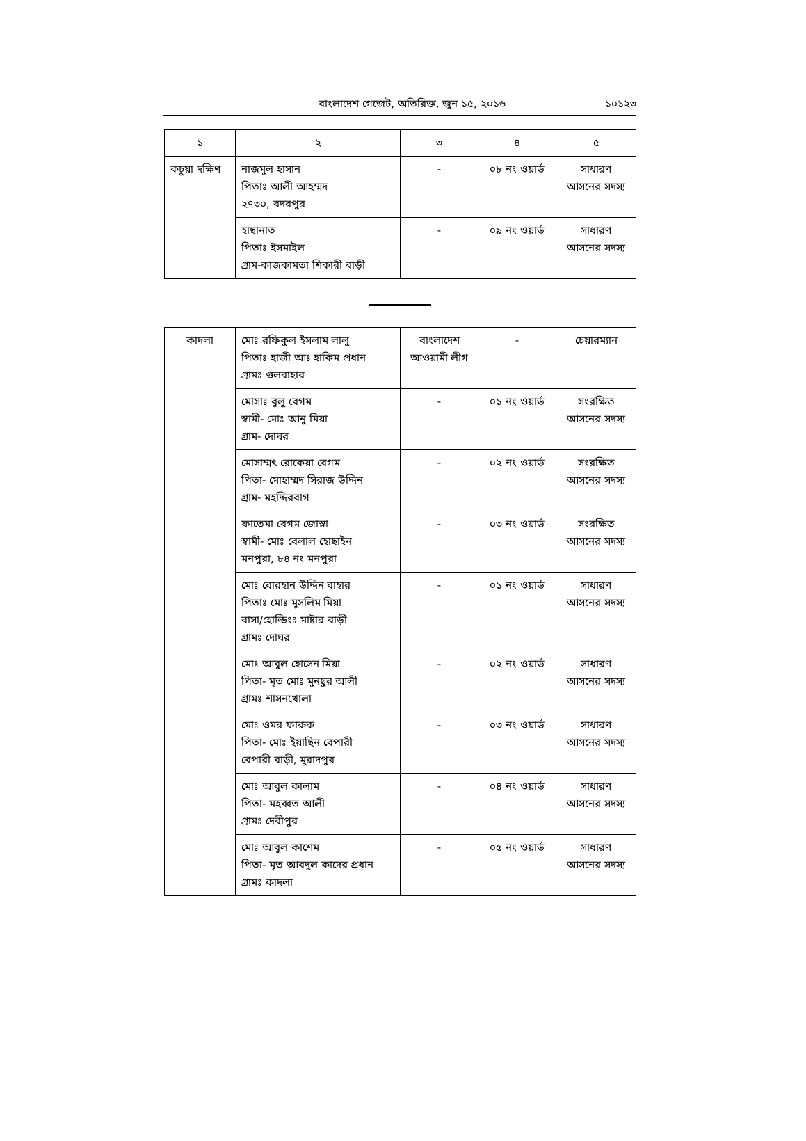বাংলাদেশ গেজেট, অতিরিক্ত, জুন ১৫, ২০১৬ ১০১২৩
| ১ | ২ | ৩ | ৪ | ৫ |
| --- | --- | --- | --- | --- |
| কচুয়া দক্ষিণ | নাজমুল হাসান পিতাঃ আলী আহম্মদ ২৭৩০, বদরপুর | - | ০৮ নং ওয়ার্ড | সাধারণ আসনের সদস্য |
| | হাছানাত পিতাঃ ইসমাইল গ্রাম-কাজকামতা শিকারী বাড়ী | - | ০৯ নং ওয়ার্ড | সাধারণ আসনের সদস্য |
| কাদলা | মোঃ রফিকুল ইসলাম লালু পিতাঃ হাজী আঃ হাকিম প্রধান গ্রামঃ গুলবাহার | বাংলাদেশ আওয়ামী লীগ | - | চেয়ারম্যান |
| | মোসাঃ বুলু বেগম স্বামী- মোঃ আনু মিয়া গ্রাম- দোঘর | - | ০১ নং ওয়ার্ড | সংরক্ষিত আসনের সদস্য |
| | মোসাম্মৎ রোকেয়া বেগম পিতা- মোহাম্মদ সিরাজ উদ্দিন গ্রাম- মহদ্দিরবাগ | - | ০২ নং ওয়ার্ড | সংরক্ষিত আসনের সদস্য |
| | ফাতেমা বেগম জোস্না স্বামী- মোঃ বেলাল হোছাইন মনপুরা, ৮৪ নং মনপুরা | - | ০৩ নং ওয়ার্ড | সংরক্ষিত আসনের সদস্য |
| | মোঃ বোরহান উদ্দিন বাহার পিতাঃ মোঃ মুসলিম মিয়া বাসা/হোল্ডিংঃ মাষ্টার বাড়ী গ্রামঃ দোঘর | - | ০১ নং ওয়ার্ড | সাধারণ আসনের সদস্য |
| | মোঃ আবুল হোসেন মিয়া পিতা- মৃত মোঃ মুনছুর আলী গ্রামঃ শাসনখোলা | - | ০২ নং ওয়ার্ড | সাধারণ আসনের সদস্য |
| | মোঃ ওমর ফারুক পিতা- মোঃ ইয়াছিন বেপারী বেপারী বাড়ী, মুরাদপুর | - | ০৩ নং ওয়ার্ড | সাধারণ আসনের সদস্য |
| | মোঃ আবুল কালাম পিতা- মহব্বত আলী গ্রামঃ দেবীপুর | - | ০৪ নং ওয়ার্ড | সাধারণ আসনের সদস্য |
| | মোঃ আবুল কাশেম পিতা- মৃত আবদুল কাদের প্রধান গ্রামঃ কাদলা | - | ০৫ নং ওয়ার্ড | সাধারণ আসনের সদস্য |